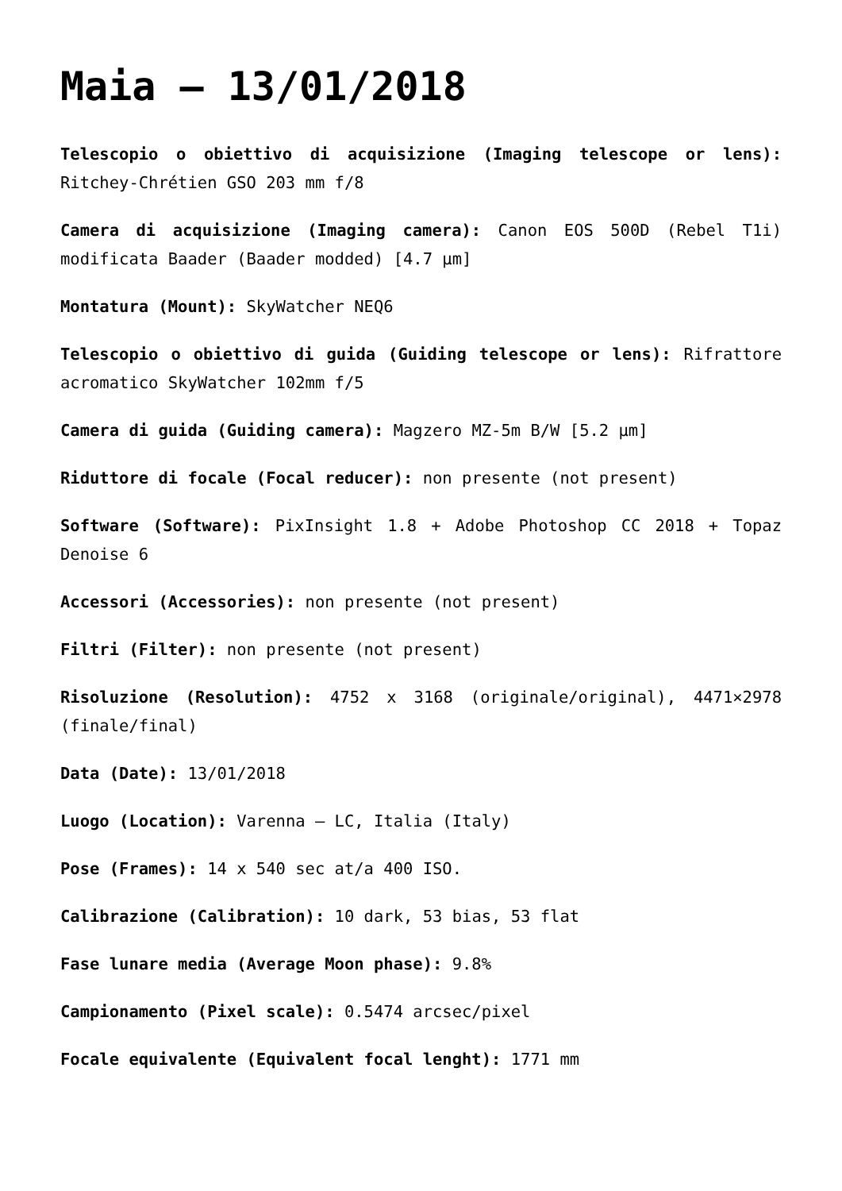Maia – 13/01/2018
Telescopio o obiettivo di acquisizione (Imaging telescope or lens): Ritchey-Chrétien GSO 203 mm f/8
Camera di acquisizione (Imaging camera): Canon EOS 500D (Rebel T1i) modificata Baader (Baader modded) [4.7 µm]
Montatura (Mount): SkyWatcher NEQ6
Telescopio o obiettivo di guida (Guiding telescope or lens): Rifrattore acromatico SkyWatcher 102mm f/5
Camera di guida (Guiding camera): Magzero MZ-5m B/W [5.2 µm]
Riduttore di focale (Focal reducer): non presente (not present)
Software (Software): PixInsight 1.8 + Adobe Photoshop CC 2018 + Topaz Denoise 6
Accessori (Accessories): non presente (not present)
Filtri (Filter): non presente (not present)
Risoluzione (Resolution): 4752 x 3168 (originale/original), 4471×2978 (finale/final)
Data (Date): 13/01/2018
Luogo (Location): Varenna – LC, Italia (Italy)
Pose (Frames): 14 x 540 sec at/a 400 ISO.
Calibrazione (Calibration): 10 dark, 53 bias, 53 flat
Fase lunare media (Average Moon phase): 9.8%
Campionamento (Pixel scale): 0.5474 arcsec/pixel
Focale equivalente (Equivalent focal lenght): 1771 mm